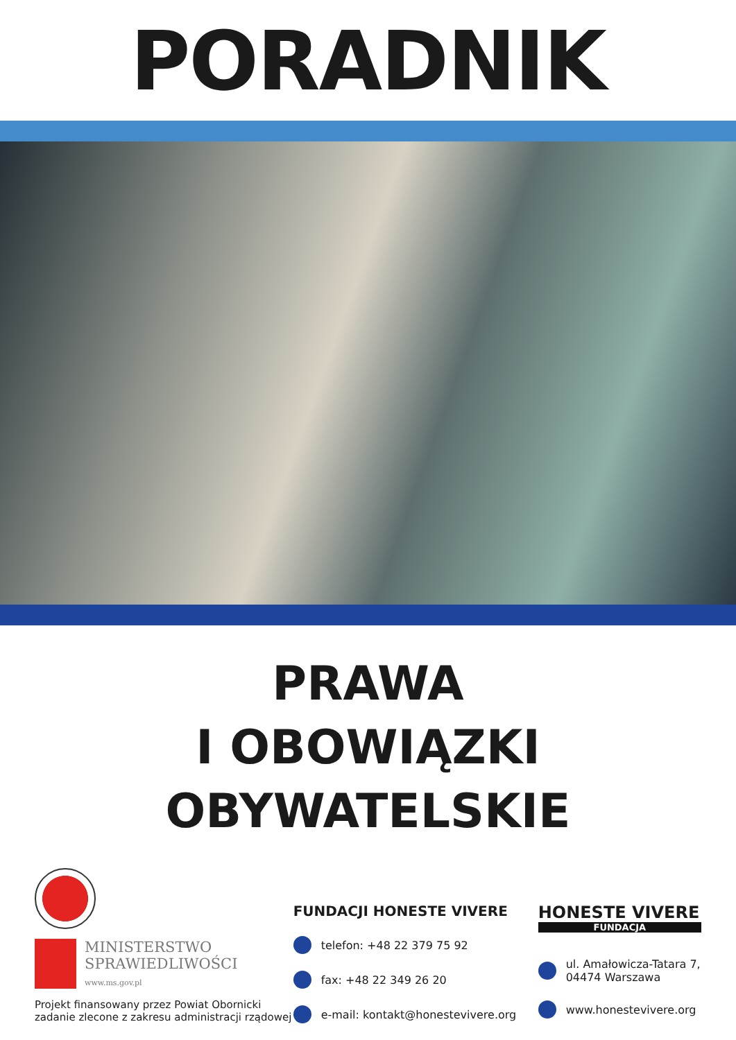PORADNIK
PRAWA
I OBOWIĄZKI
OBYWATELSKIE
MINISTERSTWO
SPRAWIEDLIWOŚCI
www.ms.gov.pl
Projekt finansowany przez Powiat Obornicki
zadanie zlecone z zakresu administracji rządowej
FUNDACJI HONESTE VIVERE
telefon: +48 22 379 75 92
fax: +48 22 349 26 20
e-mail: kontakt@honestevivere.org
HONESTE VIVERE
FUNDACJA
ul. Amałowicza-Tatara 7,
04474 Warszawa
www.honestevivere.org